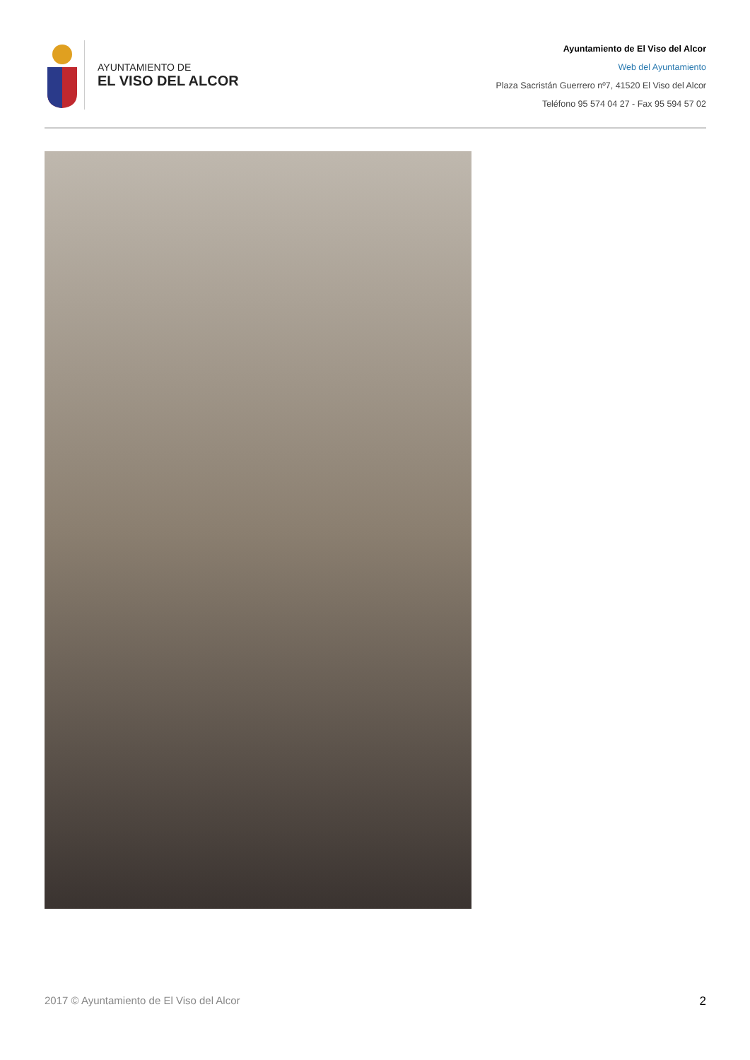AYUNTAMIENTO DE
EL VISO DEL ALCOR
Ayuntamiento de El Viso del Alcor
Web del Ayuntamiento
Plaza Sacristán Guerrero nº7, 41520 El Viso del Alcor
Teléfono 95 574 04 27 - Fax 95 594 57 02
2017 © Ayuntamiento de El Viso del Alcor 2